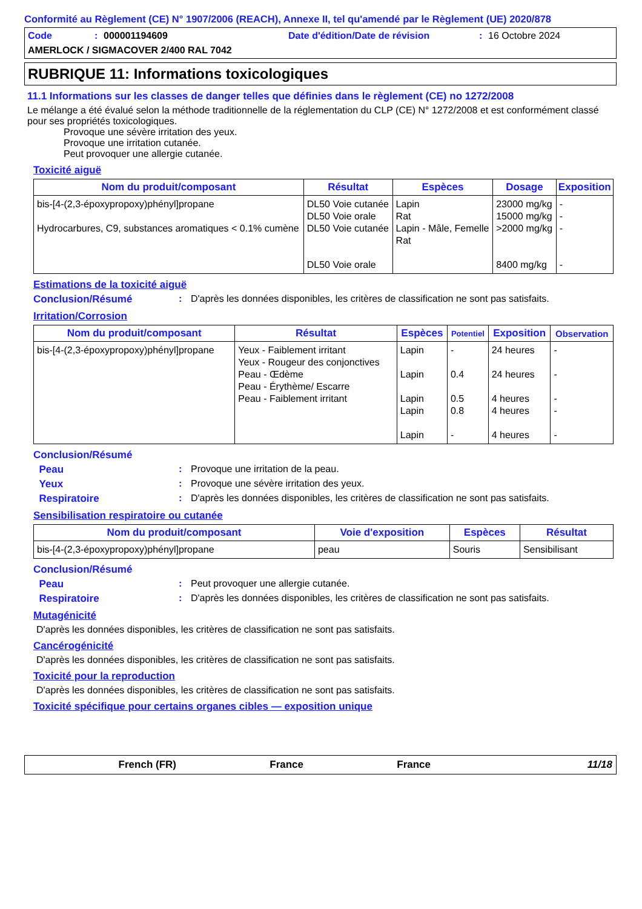Conformité au Règlement (CE) N° 1907/2006 (REACH), Annexe II, tel qu'amendé par le Règlement (UE) 2020/878
Code: 000001194609 Date d'édition/Date de révision: 16 Octobre 2024
AMERLOCK / SIGMACOVER 2/400 RAL 7042
RUBRIQUE 11: Informations toxicologiques
11.1 Informations sur les classes de danger telles que définies dans le règlement (CE) no 1272/2008
Le mélange a été évalué selon la méthode traditionnelle de la réglementation du CLP (CE) N° 1272/2008 et est conformément classé pour ses propriétés toxicologiques.
Provoque une sévère irritation des yeux.
Provoque une irritation cutanée.
Peut provoquer une allergie cutanée.
Toxicité aiguë
| Nom du produit/composant | Résultat | Espèces | Dosage | Exposition |
| --- | --- | --- | --- | --- |
| bis-[4-(2,3-époxypropoxy)phényl]propane Hydrocarbures, C9, substances aromatiques < 0.1% cumène | DL50 Voie cutanée DL50 Voie orale DL50 Voie cutanée DL50 Voie orale | Lapin Rat Lapin - Mâle, Femelle Rat | 23000 mg/kg 15000 mg/kg >2000 mg/kg 8400 mg/kg | - - - - |
Estimations de la toxicité aiguë
Conclusion/Résumé: D'après les données disponibles, les critères de classification ne sont pas satisfaits.
Irritation/Corrosion
| Nom du produit/composant | Résultat | Espèces | Potentiel | Exposition | Observation |
| --- | --- | --- | --- | --- | --- |
| bis-[4-(2,3-époxypropoxy)phényl]propane | Yeux - Faiblement irritant Yeux - Rougeur des conjonctives Peau - Œdème Peau - Érythème/ Escarre Peau - Faiblement irritant | Lapin Lapin Lapin Lapin Lapin | - 0.4 0.5 0.8 - | 24 heures 24 heures 4 heures 4 heures 4 heures | - - - - - |
Conclusion/Résumé
Peau: Provoque une irritation de la peau.
Yeux: Provoque une sévère irritation des yeux.
Respiratoire: D'après les données disponibles, les critères de classification ne sont pas satisfaits.
Sensibilisation respiratoire ou cutanée
| Nom du produit/composant | Voie d'exposition | Espèces | Résultat |
| --- | --- | --- | --- |
| bis-[4-(2,3-époxypropoxy)phényl]propane | peau | Souris | Sensibilisant |
Conclusion/Résumé
Peau: Peut provoquer une allergie cutanée.
Respiratoire: D'après les données disponibles, les critères de classification ne sont pas satisfaits.
Mutagénicité
D'après les données disponibles, les critères de classification ne sont pas satisfaits.
Cancérogénicité
D'après les données disponibles, les critères de classification ne sont pas satisfaits.
Toxicité pour la reproduction
D'après les données disponibles, les critères de classification ne sont pas satisfaits.
Toxicité spécifique pour certains organes cibles — exposition unique
French (FR) France France 11/18